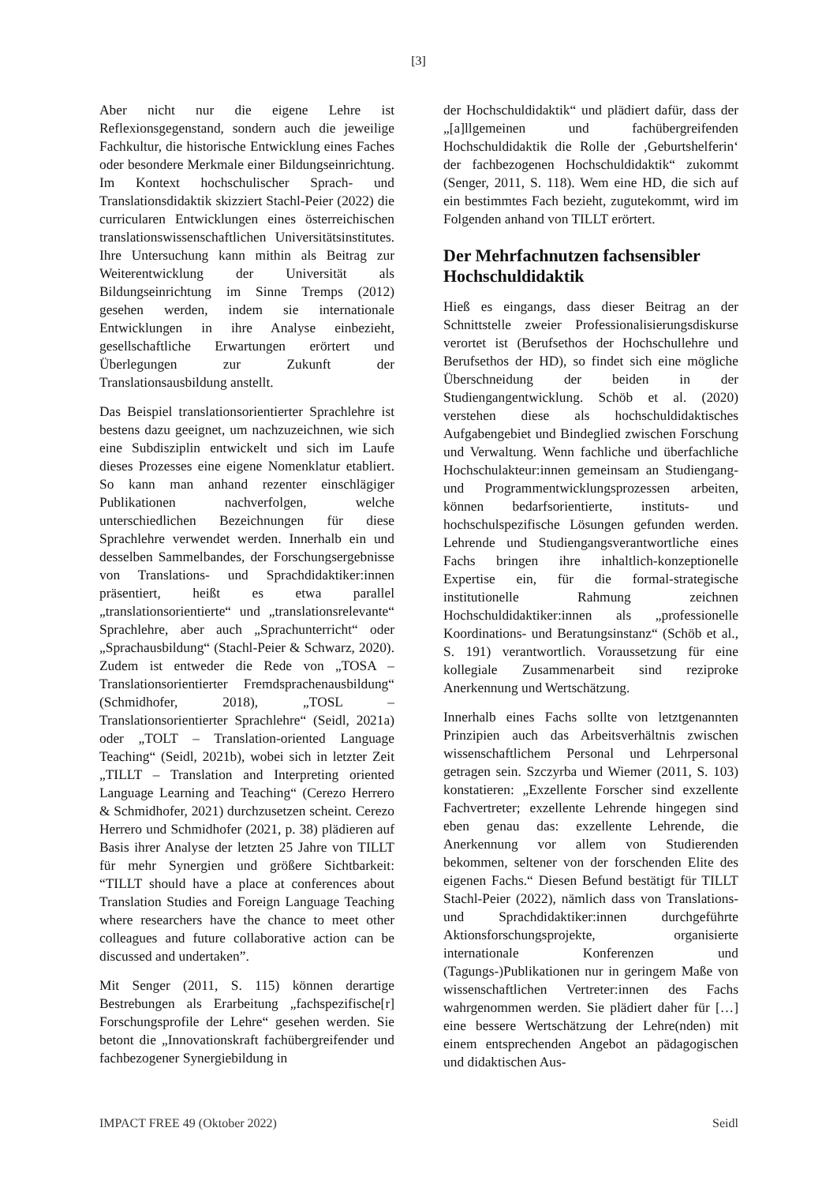[3]
Aber nicht nur die eigene Lehre ist Reflexionsgegenstand, sondern auch die jeweilige Fachkultur, die historische Entwicklung eines Faches oder besondere Merkmale einer Bildungseinrichtung. Im Kontext hochschulischer Sprach- und Translationsdidaktik skizziert Stachl-Peier (2022) die curricularen Entwicklungen eines österreichischen translationswissenschaftlichen Universitätsinstitutes. Ihre Untersuchung kann mithin als Beitrag zur Weiterentwicklung der Universität als Bildungseinrichtung im Sinne Tremps (2012) gesehen werden, indem sie internationale Entwicklungen in ihre Analyse einbezieht, gesellschaftliche Erwartungen erörtert und Überlegungen zur Zukunft der Translationsausbildung anstellt.
Das Beispiel translationsorientierter Sprachlehre ist bestens dazu geeignet, um nachzuzeichnen, wie sich eine Subdisziplin entwickelt und sich im Laufe dieses Prozesses eine eigene Nomenklatur etabliert. So kann man anhand rezenter einschlägiger Publikationen nachverfolgen, welche unterschiedlichen Bezeichnungen für diese Sprachlehre verwendet werden. Innerhalb ein und desselben Sammelbandes, der Forschungsergebnisse von Translations- und Sprachdidaktiker:innen präsentiert, heißt es etwa parallel „translationsorientierte“ und „translationsrelevante“ Sprachlehre, aber auch „Sprachunterricht“ oder „Sprachausbildung“ (Stachl-Peier & Schwarz, 2020). Zudem ist entweder die Rede von „TOSA – Translationsorientierter Fremdsprachenausbildung“ (Schmidhofer, 2018), „TOSL – Translationsorientierter Sprachlehre“ (Seidl, 2021a) oder „TOLT – Translation-oriented Language Teaching“ (Seidl, 2021b), wobei sich in letzter Zeit „TILLT – Translation and Interpreting oriented Language Learning and Teaching“ (Cerezo Herrero & Schmidhofer, 2021) durchzusetzen scheint. Cerezo Herrero und Schmidhofer (2021, p. 38) plädieren auf Basis ihrer Analyse der letzten 25 Jahre von TILLT für mehr Synergien und größere Sichtbarkeit: “TILLT should have a place at conferences about Translation Studies and Foreign Language Teaching where researchers have the chance to meet other colleagues and future collaborative action can be discussed and undertaken”.
Mit Senger (2011, S. 115) können derartige Bestrebungen als Erarbeitung „fachspezifische[r] Forschungsprofile der Lehre“ gesehen werden. Sie betont die „Innovationskraft fachübergreifender und fachbezogener Synergiebildung in
der Hochschuldidaktik“ und plädiert dafür, dass der „[a]llgemeinen und fachübergreifenden Hochschuldidaktik die Rolle der ‚Geburtshelferin‘ der fachbezogenen Hochschuldidaktik“ zukommt (Senger, 2011, S. 118). Wem eine HD, die sich auf ein bestimmtes Fach bezieht, zugutekommt, wird im Folgenden anhand von TILLT erörtert.
Der Mehrfachnutzen fachsensibler Hochschuldidaktik
Hieß es eingangs, dass dieser Beitrag an der Schnittstelle zweier Professionalisierungsdiskurse verortet ist (Berufsethos der Hochschullehre und Berufsethos der HD), so findet sich eine mögliche Überschneidung der beiden in der Studiengangentwicklung. Schöb et al. (2020) verstehen diese als hochschuldidaktisches Aufgabengebiet und Bindeglied zwischen Forschung und Verwaltung. Wenn fachliche und überfachliche Hochschulakteur:innen gemeinsam an Studiengang- und Programmentwicklungsprozessen arbeiten, können bedarfsorientierte, instituts- und hochschulspezifische Lösungen gefunden werden. Lehrende und Studiengangsverantwortliche eines Fachs bringen ihre inhaltlich-konzeptionelle Expertise ein, für die formal-strategische institutionelle Rahmung zeichnen Hochschuldidaktiker:innen als „professionelle Koordinations- und Beratungsinstanz“ (Schöb et al., S. 191) verantwortlich. Voraussetzung für eine kollegiale Zusammenarbeit sind reziproke Anerkennung und Wertschätzung.
Innerhalb eines Fachs sollte von letztgenannten Prinzipien auch das Arbeitsverhältnis zwischen wissenschaftlichem Personal und Lehrpersonal getragen sein. Szczyrba und Wiemer (2011, S. 103) konstatieren: „Exzellente Forscher sind exzellente Fachvertreter; exzellente Lehrende hingegen sind eben genau das: exzellente Lehrende, die Anerkennung vor allem von Studierenden bekommen, seltener von der forschenden Elite des eigenen Fachs.“ Diesen Befund bestätigt für TILLT Stachl-Peier (2022), nämlich dass von Translations- und Sprachdidaktiker:innen durchgeführte Aktionsforschungsprojekte, organisierte internationale Konferenzen und (Tagungs-)Publikationen nur in geringem Maße von wissenschaftlichen Vertreter:innen des Fachs wahrgenommen werden. Sie plädiert daher für […] eine bessere Wertschätzung der Lehre(nden) mit einem entsprechenden Angebot an pädagogischen und didaktischen Aus-
IMPACT FREE 49 (Oktober 2022) Seidl